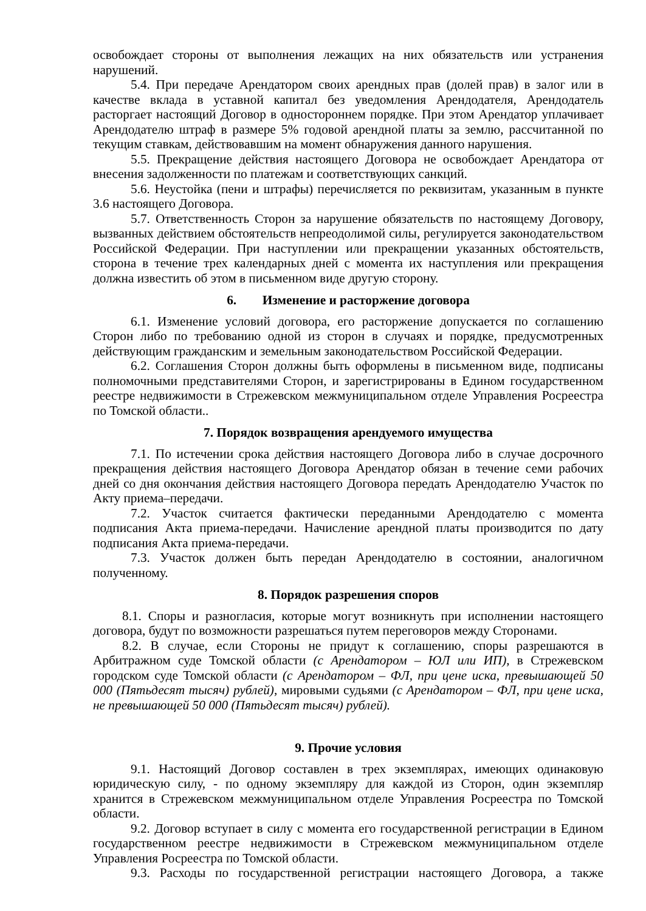освобождает стороны от выполнения лежащих на них обязательств или устранения нарушений.
5.4. При передаче Арендатором своих арендных прав (долей прав) в залог или в качестве вклада в уставной капитал без уведомления Арендодателя, Арендодатель расторгает настоящий Договор в одностороннем порядке. При этом Арендатор уплачивает Арендодателю штраф в размере 5% годовой арендной платы за землю, рассчитанной по текущим ставкам, действовавшим на момент обнаружения данного нарушения.
5.5. Прекращение действия настоящего Договора не освобождает Арендатора от внесения задолженности по платежам и соответствующих санкций.
5.6. Неустойка (пени и штрафы) перечисляется по реквизитам, указанным в пункте 3.6 настоящего Договора.
5.7. Ответственность Сторон за нарушение обязательств по настоящему Договору, вызванных действием обстоятельств непреодолимой силы, регулируется законодательством Российской Федерации. При наступлении или прекращении указанных обстоятельств, сторона в течение трех календарных дней с момента их наступления или прекращения должна известить об этом в письменном виде другую сторону.
6. Изменение и расторжение договора
6.1. Изменение условий договора, его расторжение допускается по соглашению Сторон либо по требованию одной из сторон в случаях и порядке, предусмотренных действующим гражданским и земельным законодательством Российской Федерации.
6.2. Соглашения Сторон должны быть оформлены в письменном виде, подписаны полномочными представителями Сторон, и зарегистрированы в Едином государственном реестре недвижимости в Стрежевском межмуниципальном отделе Управления Росреестра по Томской области..
7. Порядок возвращения арендуемого имущества
7.1. По истечении срока действия настоящего Договора либо в случае досрочного прекращения действия настоящего Договора Арендатор обязан в течение семи рабочих дней со дня окончания действия настоящего Договора передать Арендодателю Участок по Акту приема–передачи.
7.2. Участок считается фактически переданными Арендодателю с момента подписания Акта приема-передачи. Начисление арендной платы производится по дату подписания Акта приема-передачи.
7.3. Участок должен быть передан Арендодателю в состоянии, аналогичном полученному.
8. Порядок разрешения споров
8.1. Споры и разногласия, которые могут возникнуть при исполнении настоящего договора, будут по возможности разрешаться путем переговоров между Сторонами.
8.2. В случае, если Стороны не придут к соглашению, споры разрешаются в Арбитражном суде Томской области (с Арендатором – ЮЛ или ИП), в Стрежевском городском суде Томской области (с Арендатором – ФЛ, при цене иска, превышающей 50 000 (Пятьдесят тысяч) рублей), мировыми судьями (с Арендатором – ФЛ, при цене иска, не превышающей 50 000 (Пятьдесят тысяч) рублей).
9. Прочие условия
9.1. Настоящий Договор составлен в трех экземплярах, имеющих одинаковую юридическую силу, - по одному экземпляру для каждой из Сторон, один экземпляр хранится в Стрежевском межмуниципальном отделе Управления Росреестра по Томской области.
9.2. Договор вступает в силу с момента его государственной регистрации в Едином государственном реестре недвижимости в Стрежевском межмуниципальном отделе Управления Росреестра по Томской области.
9.3. Расходы по государственной регистрации настоящего Договора, а также